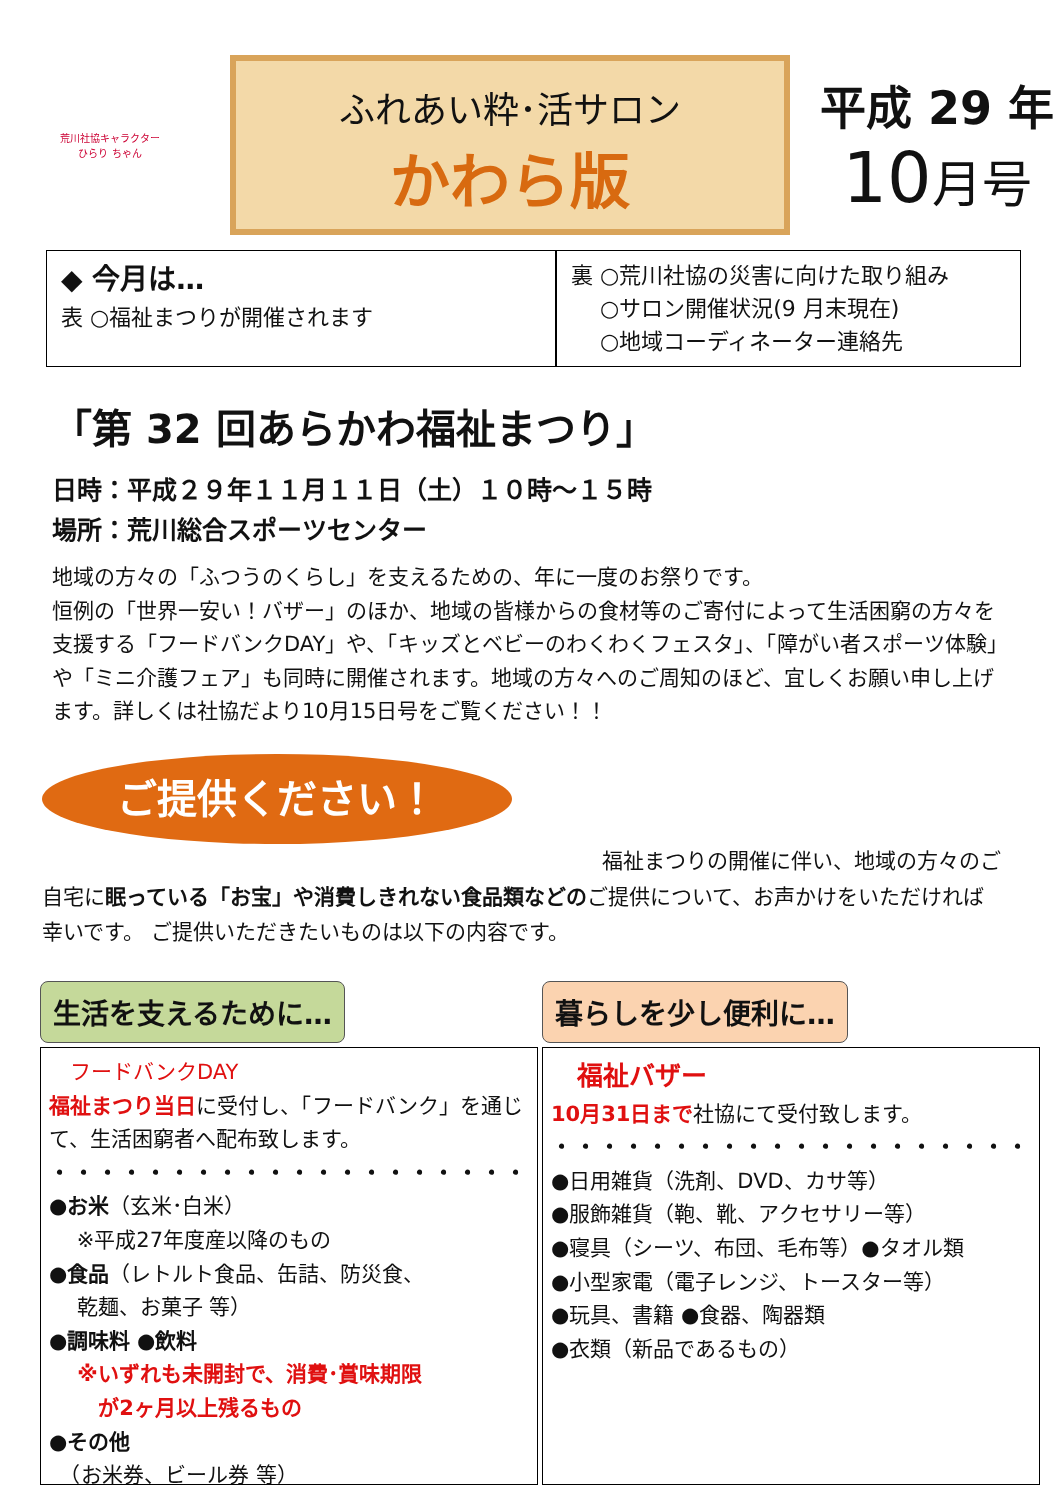荒川社協キャラクター
ひらり ちゃん
ふれあい粋･活サロン
かわら版
平成 29 年
10月号
◆ 今月は…
表 ○福祉まつりが開催されます
裏 ○荒川社協の災害に向けた取り組み
　 ○サロン開催状況(9 月末現在)
　 ○地域コーディネーター連絡先
「第 32 回あらかわ福祉まつり」
日時：平成２９年１１月１１日（土）１０時～１５時
場所：荒川総合スポーツセンター
地域の方々の「ふつうのくらし」を支えるための、年に一度のお祭りです。
恒例の「世界一安い！バザー」のほか、地域の皆様からの食材等のご寄付によって生活困窮の方々を支援する「フードバンクDAY」や、「キッズとベビーのわくわくフェスタ」、「障がい者スポーツ体験」や「ミニ介護フェア」も同時に開催されます。地域の方々へのご周知のほど、宜しくお願い申し上げます。詳しくは社協だより10月15日号をご覧ください！！
ご提供ください！
福祉まつりの開催に伴い、地域の方々のご
自宅に眠っている「お宝」や消費しきれない食品類などのご提供について、お声かけをいただければ幸いです。 ご提供いただきたいものは以下の内容です。
生活を支えるために…
　フードバンクDAY
福祉まつり当日に受付し、「フードバンク」を通じて、生活困窮者へ配布致します。
・・・・・・・・・・・・・・・・・・・・
●お米（玄米･白米）
　 ※平成27年度産以降のもの
●食品（レトルト食品、缶詰、防災食、
　 乾麺、お菓子 等）
●調味料 ●飲料
　 ※いずれも未開封で、消費･賞味期限
　　 が2ヶ月以上残るもの
●その他
　（お米券、ビール券 等）
暮らしを少し便利に…
　福祉バザー
10月31日まで社協にて受付致します。
・・・・・・・・・・・・・・・・・・・・
●日用雑貨（洗剤、DVD、カサ等）
●服飾雑貨（鞄、靴、アクセサリー等）
●寝具（シーツ、布団、毛布等）●タオル類
●小型家電（電子レンジ、トースター等）
●玩具、書籍 ●食器、陶器類
●衣類（新品であるもの）